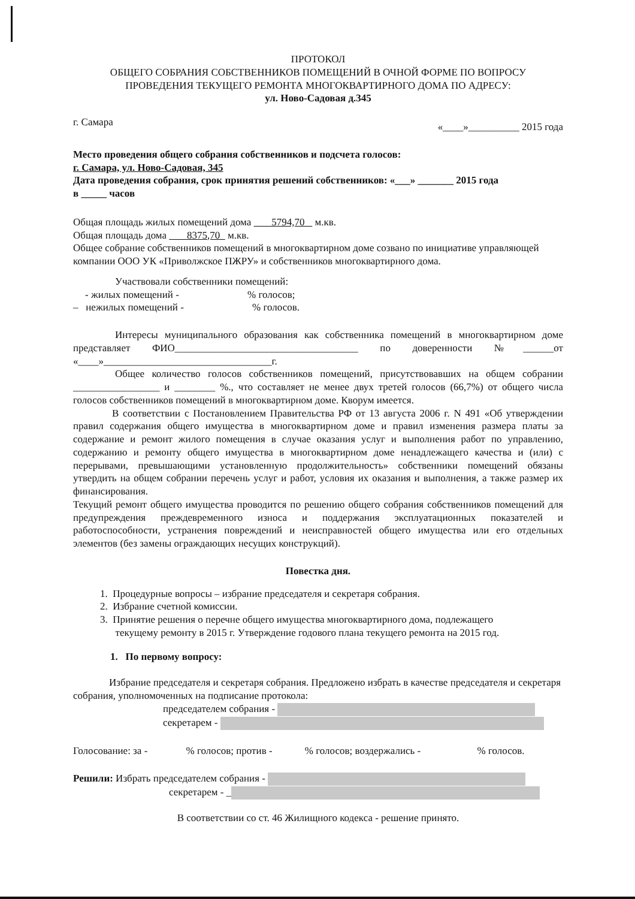ПРОТОКОЛ
ОБЩЕГО СОБРАНИЯ СОБСТВЕННИКОВ ПОМЕЩЕНИЙ В ОЧНОЙ ФОРМЕ ПО ВОПРОСУ
ПРОВЕДЕНИЯ ТЕКУЩЕГО РЕМОНТА МНОГОКВАРТИРНОГО ДОМА ПО АДРЕСУ:
ул. Ново-Садовая д.345
г. Самара «____»__________ 2015 года
Место проведения общего собрания собственников и подсчета голосов:
г. Самара, ул. Ново-Садовая, 345
Дата проведения собрания, срок принятия решений собственников: «___» _______ 2015 года
в _____ часов
Общая площадь жилых помещений дома 5794,70 м.кв.
Общая площадь дома 8375,70 м.кв.
Общее собрание собственников помещений в многоквартирном доме созвано по инициативе управляющей компании ООО УК «Приволжское ПЖРУ» и собственников многоквартирного дома.
Участвовали собственники помещений:
- жилых помещений - % голосов;
– нежилых помещений - % голосов.
Интересы муниципального образования как собственника помещений в многоквартирном доме представляет ФИО____________________________________ по доверенности №______от «____»_________________________________г.
Общее количество голосов собственников помещений, присутствовавших на общем собрании _________________ и ________ %., что составляет не менее двух третей голосов (66,7%) от общего числа голосов собственников помещений в многоквартирном доме. Кворум имеется.
В соответствии с Постановлением Правительства РФ от 13 августа 2006 г. N 491 «Об утверждении правил содержания общего имущества в многоквартирном доме и правил изменения размера платы за содержание и ремонт жилого помещения в случае оказания услуг и выполнения работ по управлению, содержанию и ремонту общего имущества в многоквартирном доме ненадлежащего качества и (или) с перерывами, превышающими установленную продолжительность» собственники помещений обязаны утвердить на общем собрании перечень услуг и работ, условия их оказания и выполнения, а также размер их финансирования.
Текущий ремонт общего имущества проводится по решению общего собрания собственников помещений для предупреждения преждевременного износа и поддержания эксплуатационных показателей и работоспособности, устранения повреждений и неисправностей общего имущества или его отдельных элементов (без замены ограждающих несущих конструкций).
Повестка дня.
1. Процедурные вопросы – избрание председателя и секретаря собрания.
2. Избрание счетной комиссии.
3. Принятие решения о перечне общего имущества многоквартирного дома, подлежащего
текущему ремонту в 2015 г. Утверждение годового плана текущего ремонта на 2015 год.
1. По первому вопросу:
Избрание председателя и секретаря собрания. Предложено избрать в качестве председателя и секретаря собрания, уполномоченных на подписание протокола:
председателем собрания -
секретарем -
Голосование: за - % голосов; против - % голосов; воздержались - % голосов.
Решили: Избрать председателем собрания -
секретарем - _
В соответствии со ст. 46 Жилищного кодекса - решение принято.